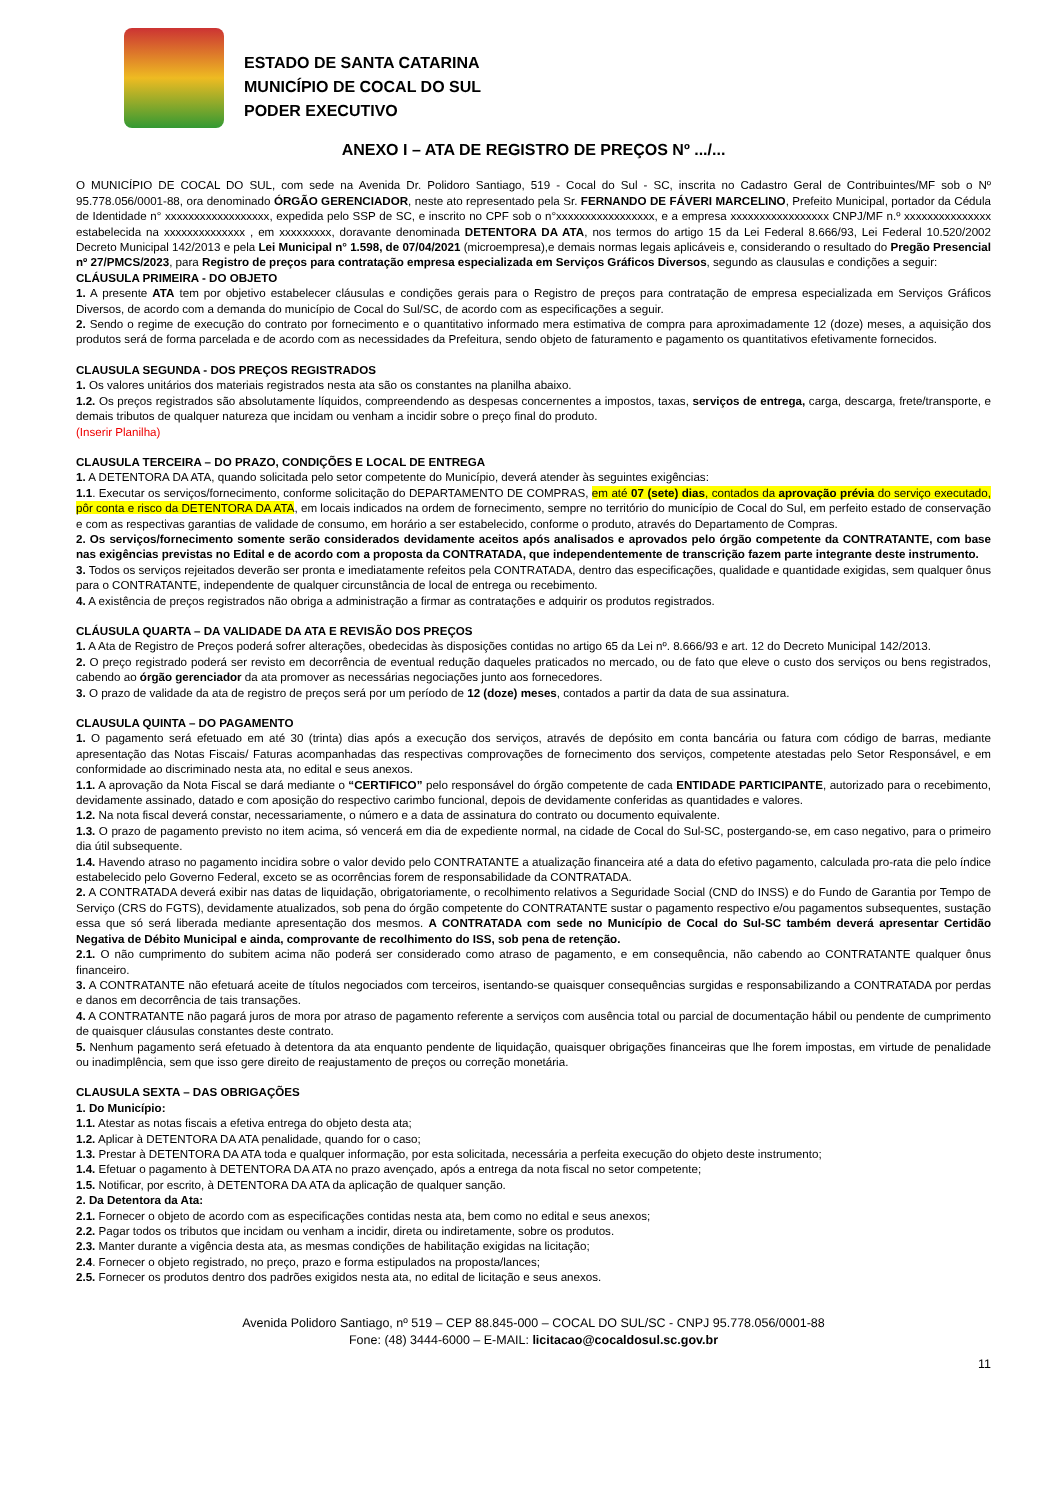ESTADO DE SANTA CATARINA
MUNICÍPIO DE COCAL DO SUL
PODER EXECUTIVO
ANEXO I – ATA DE REGISTRO DE PREÇOS Nº .../...
O MUNICÍPIO DE COCAL DO SUL, com sede na Avenida Dr. Polidoro Santiago, 519 - Cocal do Sul - SC, inscrita no Cadastro Geral de Contribuintes/MF sob o Nº 95.778.056/0001-88, ora denominado ÓRGÃO GERENCIADOR, neste ato representado pela Sr. FERNANDO DE FÁVERI MARCELINO, Prefeito Municipal, portador da Cédula de Identidade n° xxxxxxxxxxxxxxxxxx, expedida pelo SSP de SC, e inscrito no CPF sob o n°xxxxxxxxxxxxxxxxx, e a empresa xxxxxxxxxxxxxxxxx CNPJ/MF n.º xxxxxxxxxxxxxxx estabelecida na xxxxxxxxxxxxxx , em xxxxxxxxx, doravante denominada DETENTORA DA ATA, nos termos do artigo 15 da Lei Federal 8.666/93, Lei Federal 10.520/2002 Decreto Municipal 142/2013 e pela Lei Municipal n° 1.598, de 07/04/2021 (microempresa),e demais normas legais aplicáveis e, considerando o resultado do Pregão Presencial nº 27/PMCS/2023, para Registro de preços para contratação empresa especializada em Serviços Gráficos Diversos, segundo as clausulas e condições a seguir:
CLÁUSULA PRIMEIRA - DO OBJETO
1. A presente ATA tem por objetivo estabelecer cláusulas e condições gerais para o Registro de preços para contratação de empresa especializada em Serviços Gráficos Diversos, de acordo com a demanda do município de Cocal do Sul/SC, de acordo com as especificações a seguir.
2. Sendo o regime de execução do contrato por fornecimento e o quantitativo informado mera estimativa de compra para aproximadamente 12 (doze) meses, a aquisição dos produtos será de forma parcelada e de acordo com as necessidades da Prefeitura, sendo objeto de faturamento e pagamento os quantitativos efetivamente fornecidos.
CLAUSULA SEGUNDA - DOS PREÇOS REGISTRADOS
1. Os valores unitários dos materiais registrados nesta ata são os constantes na planilha abaixo.
1.2. Os preços registrados são absolutamente líquidos, compreendendo as despesas concernentes a impostos, taxas, serviços de entrega, carga, descarga, frete/transporte, e demais tributos de qualquer natureza que incidam ou venham a incidir sobre o preço final do produto.
(Inserir Planilha)
CLAUSULA TERCEIRA – DO PRAZO, CONDIÇÕES E LOCAL DE ENTREGA
1. A DETENTORA DA ATA, quando solicitada pelo setor competente do Município, deverá atender às seguintes exigências:
1.1. Executar os serviços/fornecimento, conforme solicitação do DEPARTAMENTO DE COMPRAS, em até 07 (sete) dias, contados da aprovação prévia do serviço executado, pôr conta e risco da DETENTORA DA ATA, em locais indicados na ordem de fornecimento, sempre no território do município de Cocal do Sul, em perfeito estado de conservação e com as respectivas garantias de validade de consumo, em horário a ser estabelecido, conforme o produto, através do Departamento de Compras.
2. Os serviços/fornecimento somente serão considerados devidamente aceitos após analisados e aprovados pelo órgão competente da CONTRATANTE, com base nas exigências previstas no Edital e de acordo com a proposta da CONTRATADA, que independentemente de transcrição fazem parte integrante deste instrumento.
3. Todos os serviços rejeitados deverão ser pronta e imediatamente refeitos pela CONTRATADA, dentro das especificações, qualidade e quantidade exigidas, sem qualquer ônus para o CONTRATANTE, independente de qualquer circunstância de local de entrega ou recebimento.
4. A existência de preços registrados não obriga a administração a firmar as contratações e adquirir os produtos registrados.
CLÁUSULA QUARTA – DA VALIDADE DA ATA E REVISÃO DOS PREÇOS
1. A Ata de Registro de Preços poderá sofrer alterações, obedecidas às disposições contidas no artigo 65 da Lei nº. 8.666/93 e art. 12 do Decreto Municipal 142/2013.
2. O preço registrado poderá ser revisto em decorrência de eventual redução daqueles praticados no mercado, ou de fato que eleve o custo dos serviços ou bens registrados, cabendo ao órgão gerenciador da ata promover as necessárias negociações junto aos fornecedores.
3. O prazo de validade da ata de registro de preços será por um período de 12 (doze) meses, contados a partir da data de sua assinatura.
CLAUSULA QUINTA – DO PAGAMENTO
1. O pagamento será efetuado em até 30 (trinta) dias após a execução dos serviços, através de depósito em conta bancária ou fatura com código de barras, mediante apresentação das Notas Fiscais/ Faturas acompanhadas das respectivas comprovações de fornecimento dos serviços, competente atestadas pelo Setor Responsável, e em conformidade ao discriminado nesta ata, no edital e seus anexos.
1.1. A aprovação da Nota Fiscal se dará mediante o “CERTIFICO” pelo responsável do órgão competente de cada ENTIDADE PARTICIPANTE, autorizado para o recebimento, devidamente assinado, datado e com aposição do respectivo carimbo funcional, depois de devidamente conferidas as quantidades e valores.
1.2. Na nota fiscal deverá constar, necessariamente, o número e a data de assinatura do contrato ou documento equivalente.
1.3. O prazo de pagamento previsto no item acima, só vencerá em dia de expediente normal, na cidade de Cocal do Sul-SC, postergando-se, em caso negativo, para o primeiro dia útil subsequente.
1.4. Havendo atraso no pagamento incidira sobre o valor devido pelo CONTRATANTE a atualização financeira até a data do efetivo pagamento, calculada pro-rata die pelo índice estabelecido pelo Governo Federal, exceto se as ocorrências forem de responsabilidade da CONTRATADA.
2. A CONTRATADA deverá exibir nas datas de liquidação, obrigatoriamente, o recolhimento relativos a Seguridade Social (CND do INSS) e do Fundo de Garantia por Tempo de Serviço (CRS do FGTS), devidamente atualizados, sob pena do órgão competente do CONTRATANTE sustar o pagamento respectivo e/ou pagamentos subsequentes, sustação essa que só será liberada mediante apresentação dos mesmos. A CONTRATADA com sede no Município de Cocal do Sul-SC também deverá apresentar Certidão Negativa de Débito Municipal e ainda, comprovante de recolhimento do ISS, sob pena de retenção.
2.1. O não cumprimento do subitem acima não poderá ser considerado como atraso de pagamento, e em consequência, não cabendo ao CONTRATANTE qualquer ônus financeiro.
3. A CONTRATANTE não efetuará aceite de títulos negociados com terceiros, isentando-se quaisquer consequências surgidas e responsabilizando a CONTRATADA por perdas e danos em decorrência de tais transações.
4. A CONTRATANTE não pagará juros de mora por atraso de pagamento referente a serviços com ausência total ou parcial de documentação hábil ou pendente de cumprimento de quaisquer cláusulas constantes deste contrato.
5. Nenhum pagamento será efetuado à detentora da ata enquanto pendente de liquidação, quaisquer obrigações financeiras que lhe forem impostas, em virtude de penalidade ou inadimplência, sem que isso gere direito de reajustamento de preços ou correção monetária.
CLAUSULA SEXTA – DAS OBRIGAÇÕES
1. Do Município:
1.1. Atestar as notas fiscais a efetiva entrega do objeto desta ata;
1.2. Aplicar à DETENTORA DA ATA penalidade, quando for o caso;
1.3. Prestar à DETENTORA DA ATA toda e qualquer informação, por esta solicitada, necessária a perfeita execução do objeto deste instrumento;
1.4. Efetuar o pagamento à DETENTORA DA ATA no prazo avençado, após a entrega da nota fiscal no setor competente;
1.5. Notificar, por escrito, à DETENTORA DA ATA da aplicação de qualquer sanção.
2. Da Detentora da Ata:
2.1. Fornecer o objeto de acordo com as especificações contidas nesta ata, bem como no edital e seus anexos;
2.2. Pagar todos os tributos que incidam ou venham a incidir, direta ou indiretamente, sobre os produtos.
2.3. Manter durante a vigência desta ata, as mesmas condições de habilitação exigidas na licitação;
2.4. Fornecer o objeto registrado, no preço, prazo e forma estipulados na proposta/lances;
2.5. Fornecer os produtos dentro dos padrões exigidos nesta ata, no edital de licitação e seus anexos.
Avenida Polidoro Santiago, nº 519 – CEP 88.845-000 – COCAL DO SUL/SC - CNPJ 95.778.056/0001-88
Fone: (48) 3444-6000 – E-MAIL: licitacao@cocaldosul.sc.gov.br
11